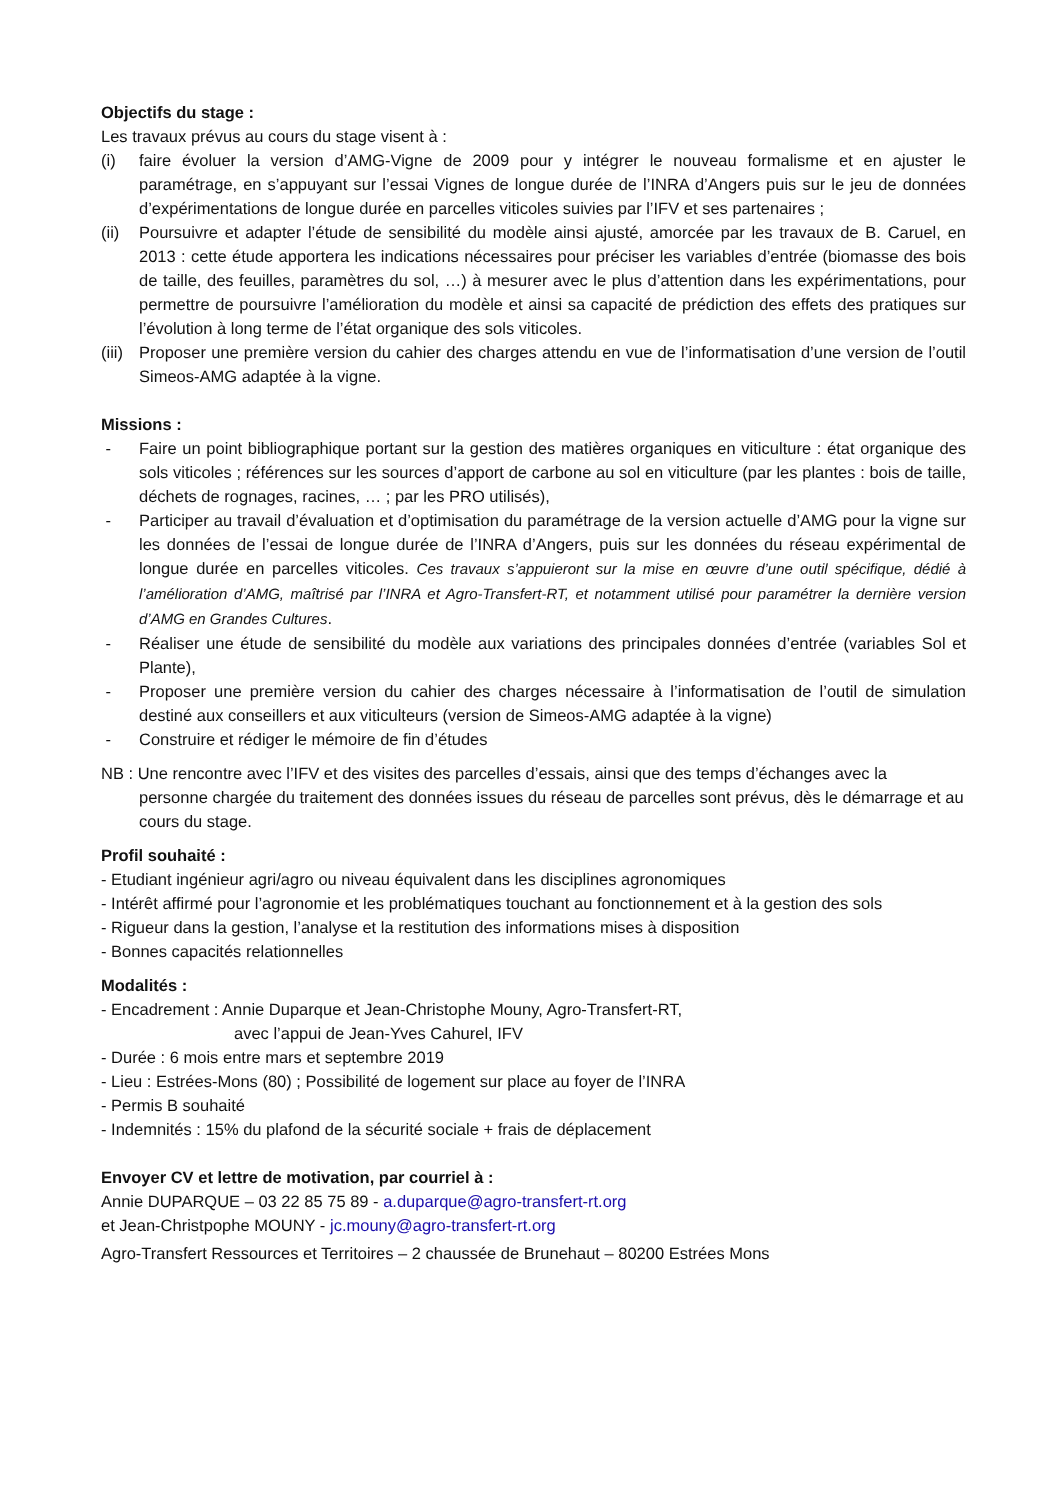Objectifs du stage :
Les travaux prévus au cours du stage visent à :
(i) faire évoluer la version d’AMG-Vigne de 2009 pour y intégrer le nouveau formalisme et en ajuster le paramétrage, en s’appuyant sur l’essai Vignes de longue durée de l’INRA d’Angers puis sur le jeu de données d’expérimentations de longue durée en parcelles viticoles suivies par l’IFV et ses partenaires ;
(ii) Poursuivre et adapter l’étude de sensibilité du modèle ainsi ajusté, amorcée par les travaux de B. Caruel, en 2013 : cette étude apportera les indications nécessaires pour préciser les variables d’entrée (biomasse des bois de taille, des feuilles, paramètres du sol, …) à mesurer avec le plus d’attention dans les expérimentations, pour permettre de poursuivre l’amélioration du modèle et ainsi sa capacité de prédiction des effets des pratiques sur l’évolution à long terme de l’état organique des sols viticoles.
(iii) Proposer une première version du cahier des charges attendu en vue de l’informatisation d’une version de l’outil Simeos-AMG adaptée à la vigne.
Missions :
- Faire un point bibliographique portant sur la gestion des matières organiques en viticulture : état organique des sols viticoles ; références sur les sources d’apport de carbone au sol en viticulture (par les plantes : bois de taille, déchets de rognages, racines, … ; par les PRO utilisés),
- Participer au travail d’évaluation et d’optimisation du paramétrage de la version actuelle d’AMG pour la vigne sur les données de l’essai de longue durée de l’INRA d’Angers, puis sur les données du réseau expérimental de longue durée en parcelles viticoles. Ces travaux s’appuieront sur la mise en œuvre d’une outil spécifique, dédié à l’amélioration d’AMG, maîtrisé par l’INRA et Agro-Transfert-RT, et notamment utilisé pour paramétrer la dernière version d’AMG en Grandes Cultures.
- Réaliser une étude de sensibilité du modèle aux variations des principales données d’entrée (variables Sol et Plante),
- Proposer une première version du cahier des charges nécessaire à l’informatisation de l’outil de simulation destiné aux conseillers et aux viticulteurs (version de Simeos-AMG adaptée à la vigne)
- Construire et rédiger le mémoire de fin d’études
NB : Une rencontre avec l’IFV et des visites des parcelles d’essais, ainsi que des temps d’échanges avec la
personne chargée du traitement des données issues du réseau de parcelles sont prévus, dès le démarrage et au cours du stage.
Profil souhaité :
- Etudiant ingénieur agri/agro ou niveau équivalent dans les disciplines agronomiques
- Intérêt affirmé pour l’agronomie et les problématiques touchant au fonctionnement et à la gestion des sols
- Rigueur dans la gestion, l’analyse et la restitution des informations mises à disposition
- Bonnes capacités relationnelles
Modalités :
- Encadrement : Annie Duparque et Jean-Christophe Mouny, Agro-Transfert-RT,
avec l’appui de Jean-Yves Cahurel, IFV
- Durée : 6 mois entre mars et septembre 2019
- Lieu : Estrées-Mons (80) ; Possibilité de logement sur place au foyer de l’INRA
- Permis B souhaité
- Indemnités : 15% du plafond de la sécurité sociale + frais de déplacement
Envoyer CV et lettre de motivation, par courriel à :
Annie DUPARQUE – 03 22 85 75 89 - a.duparque@agro-transfert-rt.org
et Jean-Christpophe MOUNY - jc.mouny@agro-transfert-rt.org
Agro-Transfert Ressources et Territoires – 2 chaussée de Brunehaut – 80200 Estrées Mons